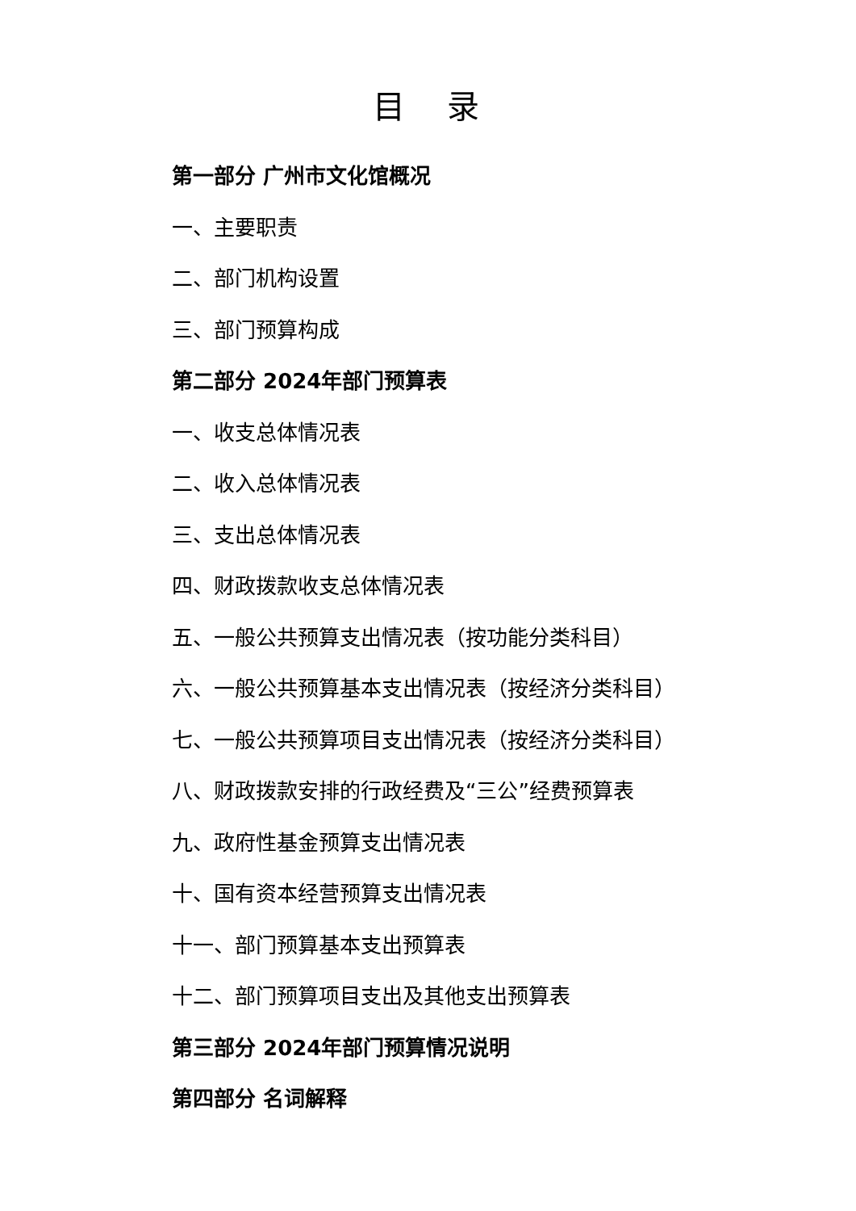目 录
第一部分 广州市文化馆概况
一、主要职责
二、部门机构设置
三、部门预算构成
第二部分 2024年部门预算表
一、收支总体情况表
二、收入总体情况表
三、支出总体情况表
四、财政拨款收支总体情况表
五、一般公共预算支出情况表（按功能分类科目）
六、一般公共预算基本支出情况表（按经济分类科目）
七、一般公共预算项目支出情况表（按经济分类科目）
八、财政拨款安排的行政经费及“三公”经费预算表
九、政府性基金预算支出情况表
十、国有资本经营预算支出情况表
十一、部门预算基本支出预算表
十二、部门预算项目支出及其他支出预算表
第三部分 2024年部门预算情况说明
第四部分 名词解释